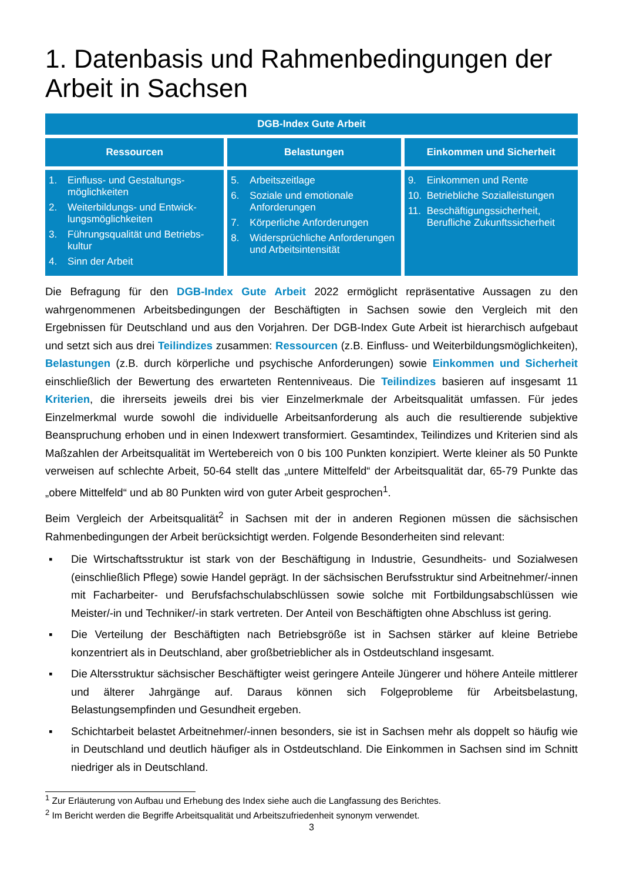1. Datenbasis und Rahmenbedingungen der Arbeit in Sachsen
| DGB-Index Gute Arbeit | | |
| --- | --- | --- |
| Ressourcen | Belastungen | Einkommen und Sicherheit |
| 1. Einfluss- und Gestaltungs-möglichkeiten 2. Weiterbildungs- und Entwick-lungsmöglichkeiten 3. Führungsqualität und Betriebs-kultur 4. Sinn der Arbeit | 5. Arbeitszeitlage 6. Soziale und emotionale Anforderungen 7. Körperliche Anforderungen 8. Widersprüchliche Anforderungen und Arbeitsintensität | 9. Einkommen und Rente 10. Betriebliche Sozialleistungen 11. Beschäftigungssicherheit, Berufliche Zukunftssicherheit |
Die Befragung für den DGB-Index Gute Arbeit 2022 ermöglicht repräsentative Aussagen zu den wahrgenommenen Arbeitsbedingungen der Beschäftigten in Sachsen sowie den Vergleich mit den Ergebnissen für Deutschland und aus den Vorjahren. Der DGB-Index Gute Arbeit ist hierarchisch aufgebaut und setzt sich aus drei Teilindizes zusammen: Ressourcen (z.B. Einfluss- und Weiterbildungsmöglichkeiten), Belastungen (z.B. durch körperliche und psychische Anforderungen) sowie Einkommen und Sicherheit einschließlich der Bewertung des erwarteten Rentenniveaus. Die Teilindizes basieren auf insgesamt 11 Kriterien, die ihrerseits jeweils drei bis vier Einzelmerkmale der Arbeitsqualität umfassen. Für jedes Einzelmerkmal wurde sowohl die individuelle Arbeitsanforderung als auch die resultierende subjektive Beanspruchung erhoben und in einen Indexwert transformiert. Gesamtindex, Teilindizes und Kriterien sind als Maßzahlen der Arbeitsqualität im Wertebereich von 0 bis 100 Punkten konzipiert. Werte kleiner als 50 Punkte verweisen auf schlechte Arbeit, 50-64 stellt das „untere Mittelfeld“ der Arbeitsqualität dar, 65-79 Punkte das „obere Mittelfeld“ und ab 80 Punkten wird von guter Arbeit gesprochen<sup>1</sup>.
Beim Vergleich der Arbeitsqualität<sup>2</sup> in Sachsen mit der in anderen Regionen müssen die sächsischen Rahmenbedingungen der Arbeit berücksichtigt werden. Folgende Besonderheiten sind relevant:
▪ Die Wirtschaftsstruktur ist stark von der Beschäftigung in Industrie, Gesundheits- und Sozialwesen (einschließlich Pflege) sowie Handel geprägt. In der sächsischen Berufsstruktur sind Arbeitnehmer/-innen mit Facharbeiter- und Berufsfachschulabschlüssen sowie solche mit Fortbildungsabschlüssen wie Meister/-in und Techniker/-in stark vertreten. Der Anteil von Beschäftigten ohne Abschluss ist gering.
▪ Die Verteilung der Beschäftigten nach Betriebsgröße ist in Sachsen stärker auf kleine Betriebe konzentriert als in Deutschland, aber großbetrieblicher als in Ostdeutschland insgesamt.
▪ Die Altersstruktur sächsischer Beschäftigter weist geringere Anteile Jüngerer und höhere Anteile mittlerer und älterer Jahrgänge auf. Daraus können sich Folgeprobleme für Arbeitsbelastung, Belastungsempfinden und Gesundheit ergeben.
▪ Schichtarbeit belastet Arbeitnehmer/-innen besonders, sie ist in Sachsen mehr als doppelt so häufig wie in Deutschland und deutlich häufiger als in Ostdeutschland. Die Einkommen in Sachsen sind im Schnitt niedriger als in Deutschland.
<sup>1</sup> Zur Erläuterung von Aufbau und Erhebung des Index siehe auch die Langfassung des Berichtes.
<sup>2</sup> Im Bericht werden die Begriffe Arbeitsqualität und Arbeitszufriedenheit synonym verwendet.
3